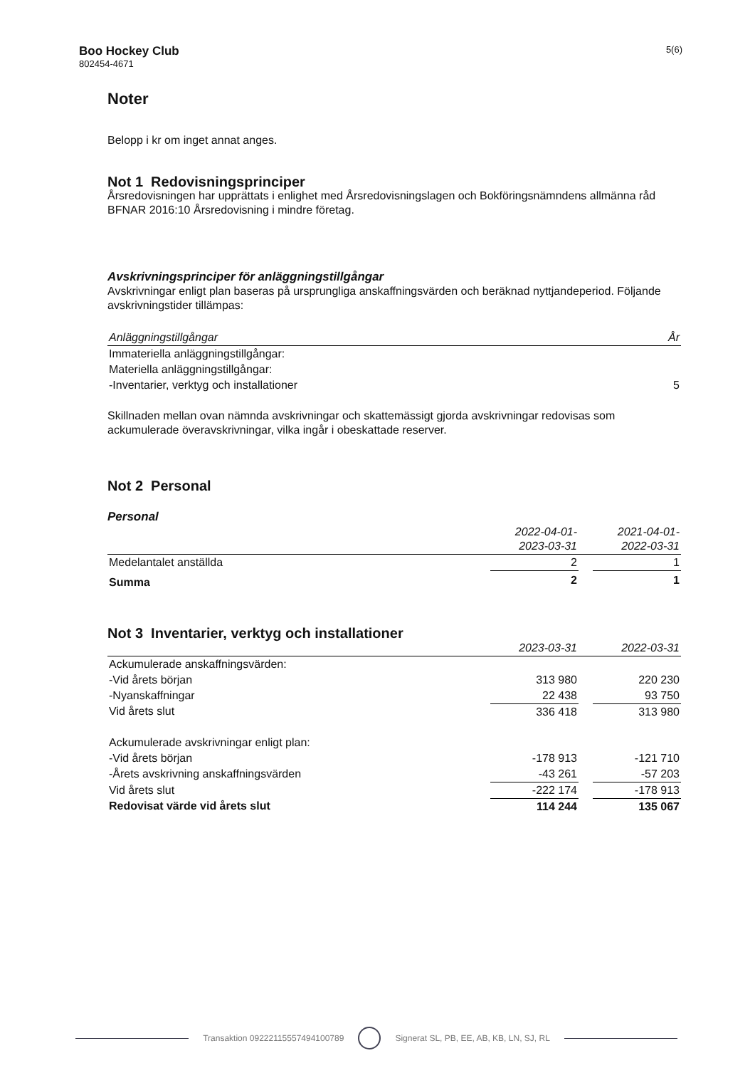Boo Hockey Club
802454-4671
5(6)
Noter
Belopp i kr om inget annat anges.
Not 1 Redovisningsprinciper
Årsredovisningen har upprättats i enlighet med Årsredovisningslagen och Bokföringsnämndens allmänna råd BFNAR 2016:10 Årsredovisning i mindre företag.
Avskrivningsprinciper för anläggningstillgångar
Avskrivningar enligt plan baseras på ursprungliga anskaffningsvärden och beräknad nyttjandeperiod. Följande avskrivningstider tillämpas:
| Anläggningstillgångar | År |
| --- | --- |
| Immateriella anläggningstillgångar: | |
| Materiella anläggningstillgångar: | |
| -Inventarier, verktyg och installationer | 5 |
Skillnaden mellan ovan nämnda avskrivningar och skattemässigt gjorda avskrivningar redovisas som ackumulerade överavskrivningar, vilka ingår i obeskattade reserver.
Not 2 Personal
Personal
| | 2022-04-01- 2023-03-31 | | 2021-04-01- 2022-03-31 |
| --- | --- | --- | --- |
| Medelantalet anställda | 2 | | 1 |
| Summa | 2 | | 1 |
Not 3 Inventarier, verktyg och installationer
| | 2023-03-31 | | 2022-03-31 |
| --- | --- | --- | --- |
| Ackumulerade anskaffningsvärden: | | | |
| -Vid årets början | 313 980 | | 220 230 |
| -Nyanskaffningar | 22 438 | | 93 750 |
| Vid årets slut | 336 418 | | 313 980 |
| Ackumulerade avskrivningar enligt plan: | | | |
| -Vid årets början | -178 913 | | -121 710 |
| -Årets avskrivning anskaffningsvärden | -43 261 | | -57 203 |
| Vid årets slut | -222 174 | | -178 913 |
| Redovisat värde vid årets slut | 114 244 | | 135 067 |
Transaktion 09222115557494100789
Signerat SL, PB, EE, AB, KB, LN, SJ, RL